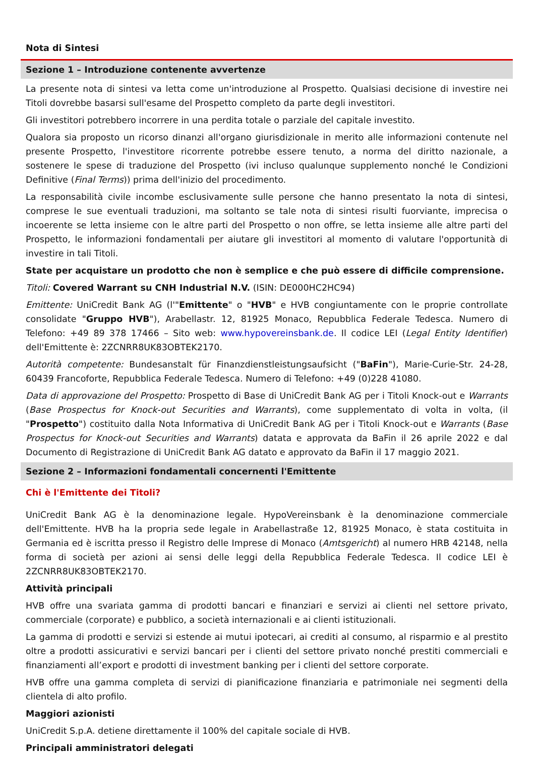Nota di Sintesi
Sezione 1 – Introduzione contenente avvertenze
La presente nota di sintesi va letta come un'introduzione al Prospetto. Qualsiasi decisione di investire nei Titoli dovrebbe basarsi sull'esame del Prospetto completo da parte degli investitori.
Gli investitori potrebbero incorrere in una perdita totale o parziale del capitale investito.
Qualora sia proposto un ricorso dinanzi all'organo giurisdizionale in merito alle informazioni contenute nel presente Prospetto, l'investitore ricorrente potrebbe essere tenuto, a norma del diritto nazionale, a sostenere le spese di traduzione del Prospetto (ivi incluso qualunque supplemento nonché le Condizioni Definitive (Final Terms)) prima dell'inizio del procedimento.
La responsabilità civile incombe esclusivamente sulle persone che hanno presentato la nota di sintesi, comprese le sue eventuali traduzioni, ma soltanto se tale nota di sintesi risulti fuorviante, imprecisa o incoerente se letta insieme con le altre parti del Prospetto o non offre, se letta insieme alle altre parti del Prospetto, le informazioni fondamentali per aiutare gli investitori al momento di valutare l'opportunità di investire in tali Titoli.
State per acquistare un prodotto che non è semplice e che può essere di difficile comprensione.
Titoli: Covered Warrant su CNH Industrial N.V. (ISIN: DE000HC2HC94)
Emittente: UniCredit Bank AG (l'"Emittente" o "HVB" e HVB congiuntamente con le proprie controllate consolidate "Gruppo HVB"), Arabellastr. 12, 81925 Monaco, Repubblica Federale Tedesca. Numero di Telefono: +49 89 378 17466 – Sito web: www.hypovereinsbank.de. Il codice LEI (Legal Entity Identifier) dell'Emittente è: 2ZCNRR8UK83OBTEK2170.
Autorità competente: Bundesanstalt für Finanzdienstleistungsaufsicht ("BaFin"), Marie-Curie-Str. 24-28, 60439 Francoforte, Repubblica Federale Tedesca. Numero di Telefono: +49 (0)228 41080.
Data di approvazione del Prospetto: Prospetto di Base di UniCredit Bank AG per i Titoli Knock-out e Warrants (Base Prospectus for Knock-out Securities and Warrants), come supplementato di volta in volta, (il "Prospetto") costituito dalla Nota Informativa di UniCredit Bank AG per i Titoli Knock-out e Warrants (Base Prospectus for Knock-out Securities and Warrants) datata e approvata da BaFin il 26 aprile 2022 e dal Documento di Registrazione di UniCredit Bank AG datato e approvato da BaFin il 17 maggio 2021.
Sezione 2 – Informazioni fondamentali concernenti l'Emittente
Chi è l'Emittente dei Titoli?
UniCredit Bank AG è la denominazione legale. HypoVereinsbank è la denominazione commerciale dell'Emittente. HVB ha la propria sede legale in Arabellastraße 12, 81925 Monaco, è stata costituita in Germania ed è iscritta presso il Registro delle Imprese di Monaco (Amtsgericht) al numero HRB 42148, nella forma di società per azioni ai sensi delle leggi della Repubblica Federale Tedesca. Il codice LEI è 2ZCNRR8UK83OBTEK2170.
Attività principali
HVB offre una svariata gamma di prodotti bancari e finanziari e servizi ai clienti nel settore privato, commerciale (corporate) e pubblico, a società internazionali e ai clienti istituzionali.
La gamma di prodotti e servizi si estende ai mutui ipotecari, ai crediti al consumo, al risparmio e al prestito oltre a prodotti assicurativi e servizi bancari per i clienti del settore privato nonché prestiti commerciali e finanziamenti all’export e prodotti di investment banking per i clienti del settore corporate.
HVB offre una gamma completa di servizi di pianificazione finanziaria e patrimoniale nei segmenti della clientela di alto profilo.
Maggiori azionisti
UniCredit S.p.A. detiene direttamente il 100% del capitale sociale di HVB.
Principali amministratori delegati